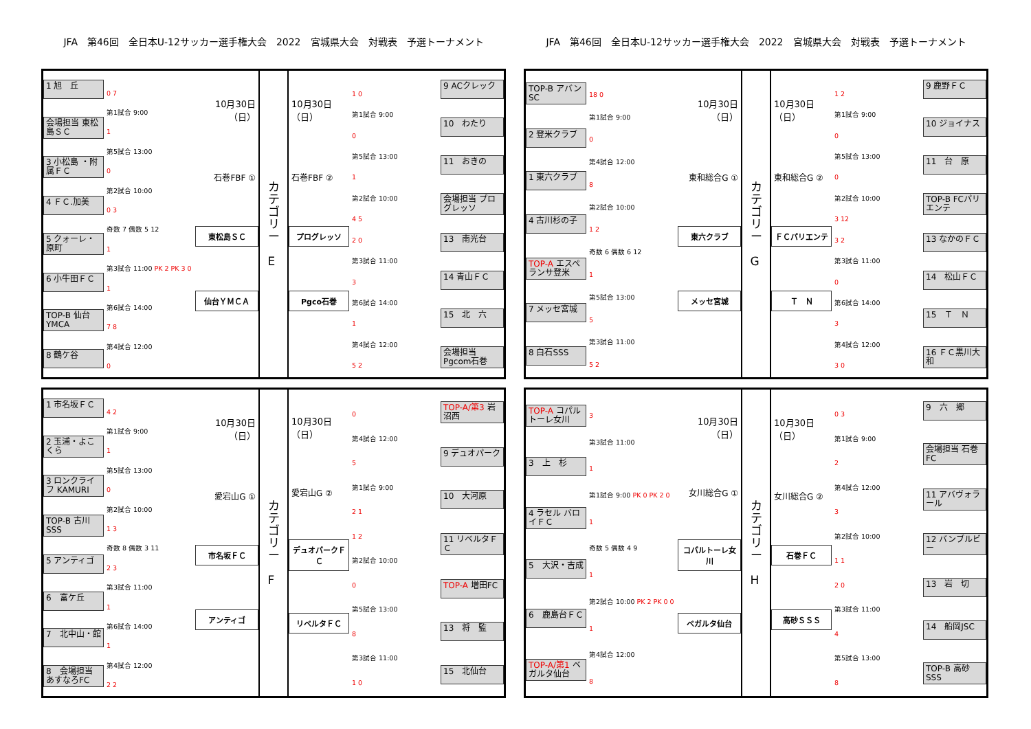JFA　第46回　全日本U-12サッカー選手権大会　2022　宮城県大会　対戦表　予選トーナメント
JFA　第46回　全日本U-12サッカー選手権大会　2022　宮城県大会　対戦表　予選トーナメント
1 旭　丘
会場担当 東松島ＳＣ
3 小松島 ・附属ＦＣ
4 ＦＣ.加美
5 クォーレ・原町
6 小牛田ＦＣ
TOP-B 仙台YMCA
8 鶴ケ谷
0 7
第1試合 9:00
1
第5試合 13:00
0
第2試合 10:00
0 3
奇数 7 偶数 5 12
1
第3試合 11:00 PK 2 PK 3 0
1
第6試合 14:00
7 8
第4試合 12:00
0
10月30日（日）
石巻FBF ①
東松島ＳＣ
仙台ＹＭＣＡ
カ
テ
ゴ
リ
ー
E
10月30日（日）
石巻FBF ②
プログレッソ
Pgco石巻
1 0
第1試合 9:00
0
第5試合 13:00
1
第2試合 10:00
4 5
2 0
第3試合 11:00
3
第6試合 14:00
1
第4試合 12:00
5 2
9 ACクレック
10　わたり
11　おきの
会場担当 プログレッソ
13　南光台
14 青山ＦＣ
15　北　六
会場担当 Pgcom石巻
TOP-B アバンSC
2 登米クラブ
1 東六クラブ
4 古川杉の子
TOP-A エスペランサ登米
7 メッセ宮城
8 白石SSS
18 0
第1試合 9:00
0
第4試合 12:00
8
第2試合 10:00
1 2
奇数 6 偶数 6 12
1
第5試合 13:00
5
第3試合 11:00
5 2
10月30日（日）
東和総合G ①
東六クラブ
メッセ宮城
カ
テ
ゴ
リ
ー
G
10月30日（日）
東和総合G ②
ＦＣパリエンテ
Ｔ　Ｎ
1 2
第1試合 9:00
0
第5試合 13:00
0
第2試合 10:00
3 12
3 2
第3試合 11:00
0
第6試合 14:00
3
第4試合 12:00
3 0
9 鹿野ＦＣ
10 ジョイナス
11　台　原
TOP-B FCパリエンテ
13 なかのＦＣ
14　松山ＦＣ
15　Ｔ　Ｎ
16 ＦＣ黒川大和
1 市名坂ＦＣ
2 玉浦・よこくら
3 ロンクライフ KAMURI
TOP-B 古川SSS
5 アンティゴ
6　富ケ丘
7　北中山・館
8　会場担当 あすなろFC
4 2
第1試合 9:00
1
第5試合 13:00
0
第2試合 10:00
1 3
奇数 8 偶数 3 11
2 3
第3試合 11:00
1
第6試合 14:00
1
第4試合 12:00
2 2
10月30日（日）
愛宕山G ①
市名坂ＦＣ
アンティゴ
カ
テ
ゴ
リ
ー
F
10月30日（日）
愛宕山G ②
デュオパークＦＣ
リベルタＦＣ
0
第4試合 12:00
5
第1試合 9:00
2 1
1 2
第2試合 10:00
0
第5試合 13:00
8
第3試合 11:00
1 0
TOP-A/第3 岩沼西
9 デュオパーク
10　大河原
11 リベルタＦＣ
TOP-A 増田FC
13　将　監
15　北仙台
TOP-A コパルトーレ女川
3　上　杉
4 ラセル バロイＦＣ
5　大沢・吉成
6　鹿島台ＦＣ
TOP-A/第1 ベガルタ仙台
3
第3試合 11:00
1
第1試合 9:00 PK 0 PK 2 0
1
奇数 5 偶数 4 9
1
第2試合 10:00 PK 2 PK 0 0
1
第4試合 12:00
8
10月30日（日）
女川総合G ①
コパルトーレ女川
ベガルタ仙台
カ
テ
ゴ
リ
ー
H
10月30日（日）
女川総合G ②
石巻ＦＣ
高砂ＳＳＳ
0 3
第1試合 9:00
2
第4試合 12:00
3
第2試合 10:00
1 1
2 0
第3試合 11:00
4
第5試合 13:00
8
9　六　郷
会場担当 石巻FC
11 アバヴォラール
12 バンブルビー
13　岩　切
14　船岡JSC
TOP-B 高砂SSS